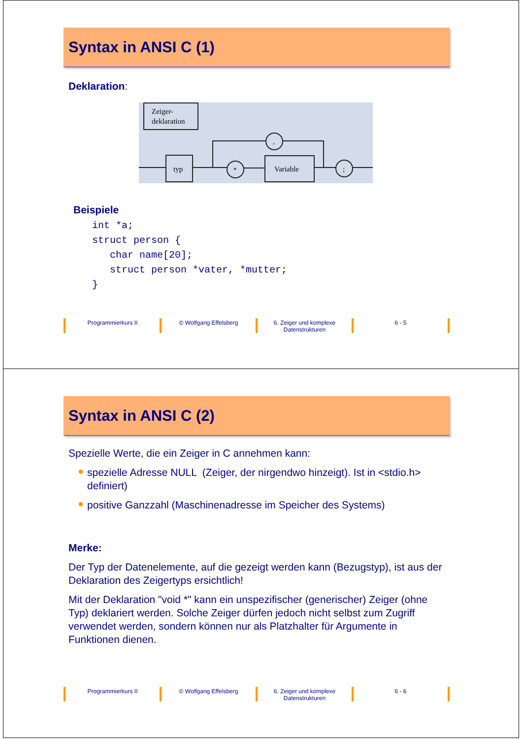Syntax in ANSI C (1)
Deklaration:
Zeiger-
deklaration
typ
*
Variable
;
,
Beispiele
int *a;
struct person {
   char name[20];
   struct person *vater, *mutter;
}
Programmierkurs II © Wolfgang Effelsberg 6. Zeiger und komplexe
Datenstrukturen
6 - 5
Syntax in ANSI C (2)
Spezielle Werte, die ein Zeiger in C annehmen kann:
● spezielle Adresse NULL (Zeiger, der nirgendwo hinzeigt). Ist in <stdio.h> definiert)
● positive Ganzzahl (Maschinenadresse im Speicher des Systems)
Merke:
Der Typ der Datenelemente, auf die gezeigt werden kann (Bezugstyp), ist aus der Deklaration des Zeigertyps ersichtlich!
Mit der Deklaration "void *" kann ein unspezifischer (generischer) Zeiger (ohne Typ) deklariert werden. Solche Zeiger dürfen jedoch nicht selbst zum Zugriff verwendet werden, sondern können nur als Platzhalter für Argumente in Funktionen dienen.
Programmierkurs II © Wolfgang Effelsberg 6. Zeiger und komplexe
Datenstrukturen
6 - 6